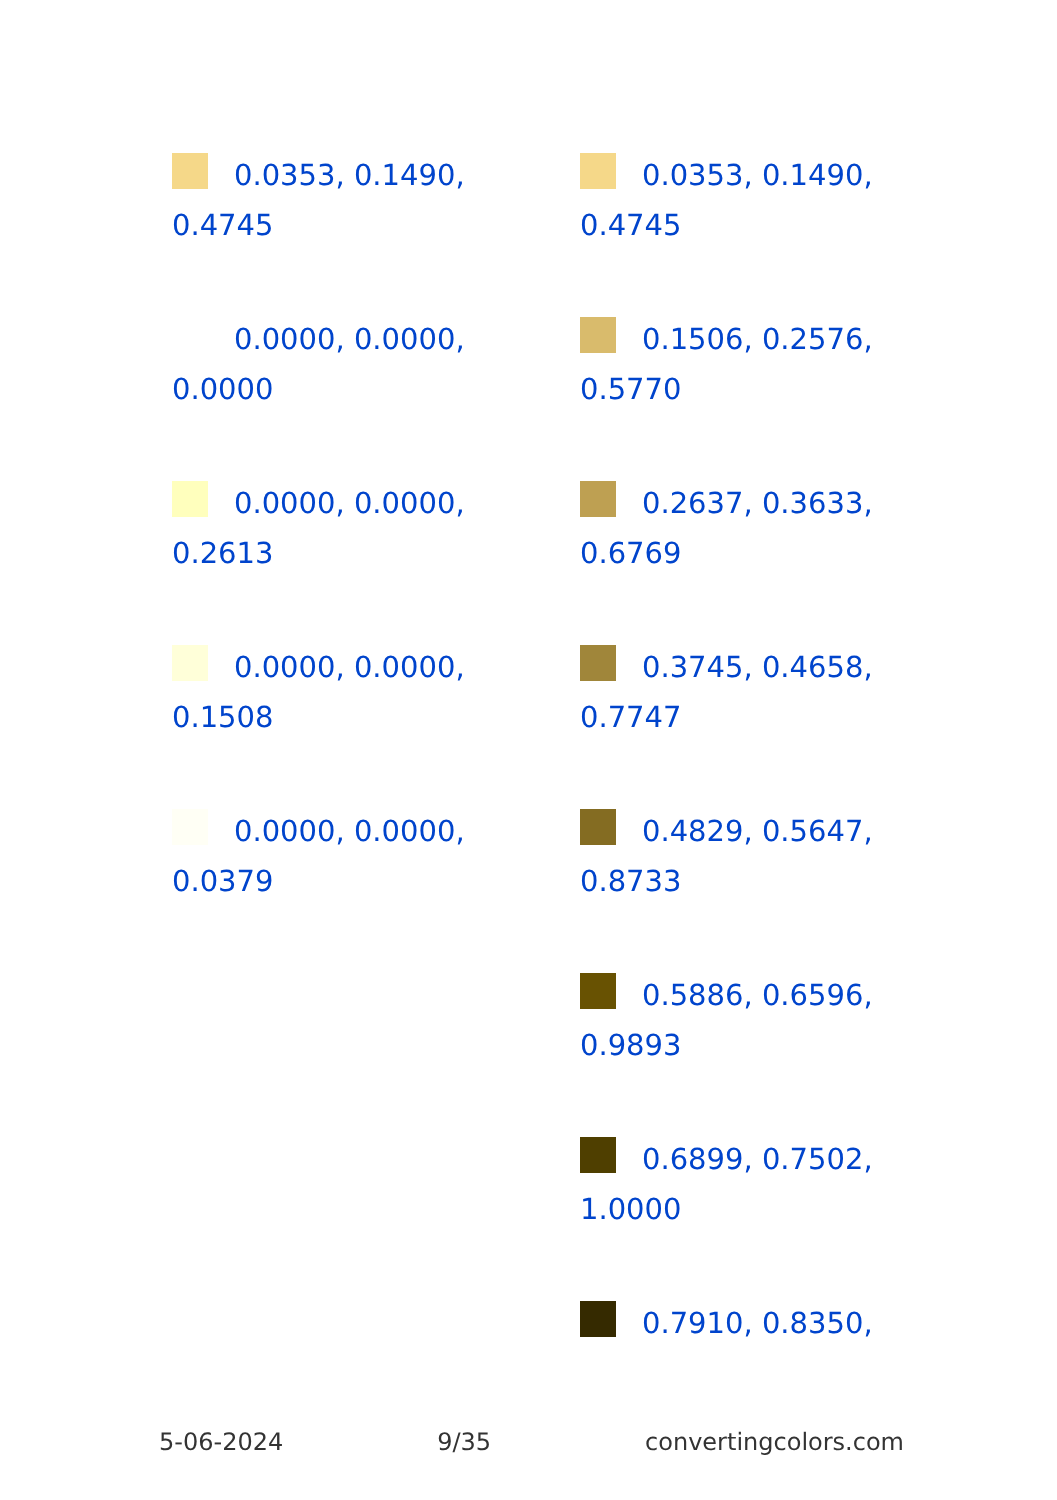0.0353, 0.1490,
0.4745
0.0000, 0.0000,
0.0000
0.0000, 0.0000,
0.2613
0.0000, 0.0000,
0.1508
0.0000, 0.0000,
0.0379
0.0353, 0.1490,
0.4745
0.1506, 0.2576,
0.5770
0.2637, 0.3633,
0.6769
0.3745, 0.4658,
0.7747
0.4829, 0.5647,
0.8733
0.5886, 0.6596,
0.9893
0.6899, 0.7502,
1.0000
0.7910, 0.8350,
5-06-2024 9/35 convertingcolors.com